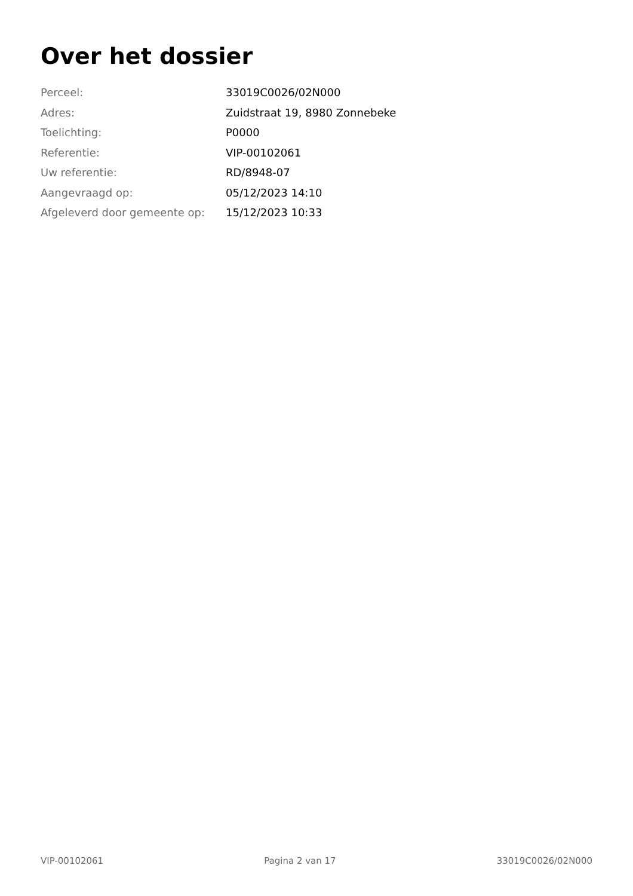Over het dossier
| Perceel: | 33019C0026/02N000 |
| Adres: | Zuidstraat 19, 8980 Zonnebeke |
| Toelichting: | P0000 |
| Referentie: | VIP-00102061 |
| Uw referentie: | RD/8948-07 |
| Aangevraagd op: | 05/12/2023 14:10 |
| Afgeleverd door gemeente op: | 15/12/2023 10:33 |
VIP-00102061 Pagina 2 van 17 33019C0026/02N000